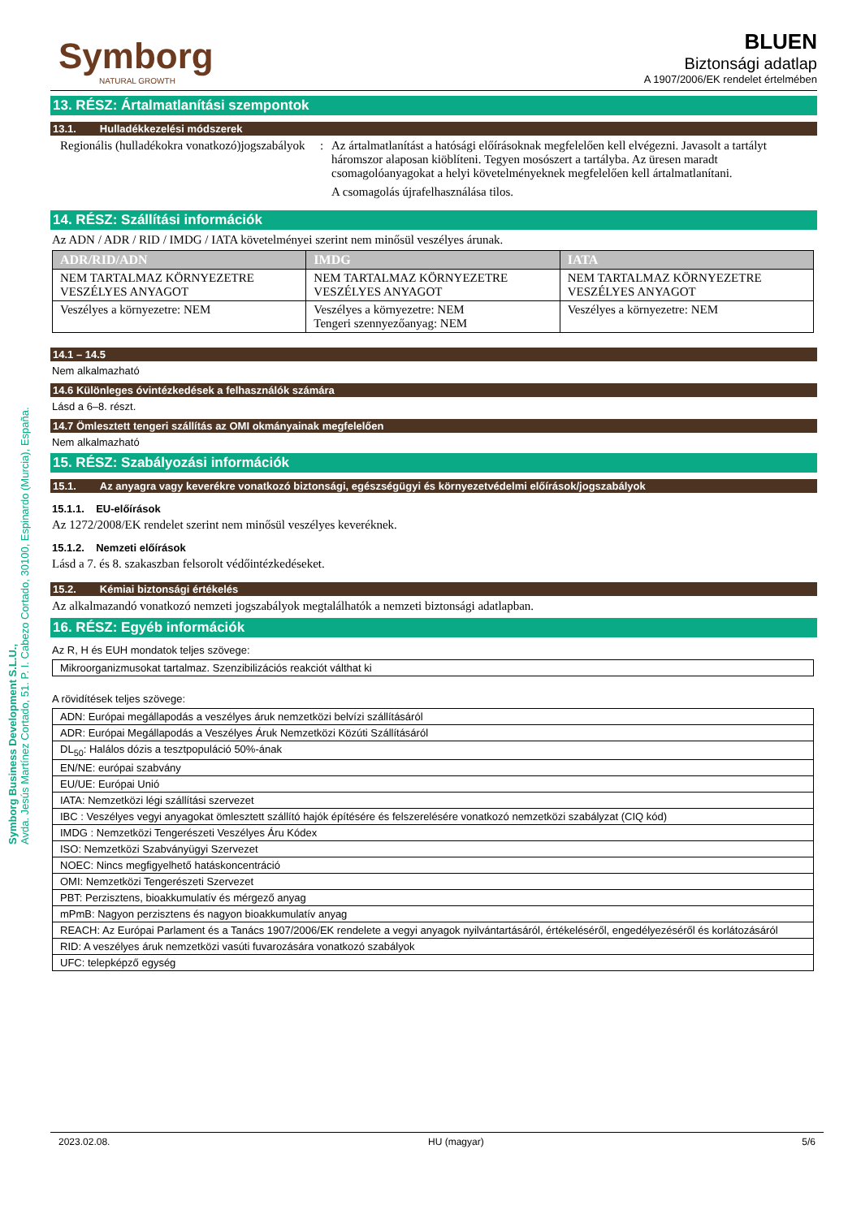Symborg Business Development S.L.U.,
Avda. Jesús Martínez Cortado, 51. P. I. Cabezo Cortado, 30100, Espinardo (Murcia), España.
Symborg
NATURAL GROWTH
BLUEN
Biztonsági adatlap
A 1907/2006/EK rendelet értelmében
13. RÉSZ: Ártalmatlanítási szempontok
13.1. Hulladékkezelési módszerek
Regionális (hulladékokra vonatkozó)jogszabályok
: Az ártalmatlanítást a hatósági előírásoknak megfelelően kell elvégezni. Javasolt a tartályt háromszor alaposan kiöblíteni. Tegyen mosószert a tartályba. Az üresen maradt csomagolóanyagokat a helyi követelményeknek megfelelően kell ártalmatlanítani.
A csomagolás újrafelhasználása tilos.
14. RÉSZ: Szállítási információk
Az ADN / ADR / RID / IMDG / IATA követelményei szerint nem minősül veszélyes árunak.
| ADR/RID/ADN | IMDG | IATA |
| --- | --- | --- |
| NEM TARTALMAZ KÖRNYEZETRE VESZÉLYES ANYAGOT | NEM TARTALMAZ KÖRNYEZETRE VESZÉLYES ANYAGOT | NEM TARTALMAZ KÖRNYEZETRE VESZÉLYES ANYAGOT |
| Veszélyes a környezetre: NEM | Veszélyes a környezetre: NEM Tengeri szennyezőanyag: NEM | Veszélyes a környezetre: NEM |
14.1 – 14.5
Nem alkalmazható
14.6 Különleges óvintézkedések a felhasználók számára
Lásd a 6–8. részt.
14.7 Ömlesztett tengeri szállítás az OMI okmányainak megfelelően
Nem alkalmazható
15. RÉSZ: Szabályozási információk
15.1. Az anyagra vagy keverékre vonatkozó biztonsági, egészségügyi és környezetvédelmi előírások/jogszabályok
15.1.1. EU-előírások
Az 1272/2008/EK rendelet szerint nem minősül veszélyes keveréknek.
15.1.2. Nemzeti előírások
Lásd a 7. és 8. szakaszban felsorolt védőintézkedéseket.
15.2. Kémiai biztonsági értékelés
Az alkalmazandó vonatkozó nemzeti jogszabályok megtalálhatók a nemzeti biztonsági adatlapban.
16. RÉSZ: Egyéb információk
Az R, H és EUH mondatok teljes szövege:
| Mikroorganizmusokat tartalmaz. Szenzibilizációs reakciót válthat ki |
A rövidítések teljes szövege:
| ADN: Európai megállapodás a veszélyes áruk nemzetközi belvízi szállításáról |
| ADR: Európai Megállapodás a Veszélyes Áruk Nemzetközi Közúti Szállításáról |
| DL<sub>50</sub>: Halálos dózis a tesztpopuláció 50%-ának |
| EN/NE: európai szabvány |
| EU/UE: Európai Unió |
| IATA: Nemzetközi légi szállítási szervezet |
| IBC : Veszélyes vegyi anyagokat ömlesztett szállító hajók építésére és felszerelésére vonatkozó nemzetközi szabályzat (CIQ kód) |
| IMDG : Nemzetközi Tengerészeti Veszélyes Áru Kódex |
| ISO: Nemzetközi Szabványügyi Szervezet |
| NOEC: Nincs megfigyelhető hatáskoncentráció |
| OMI: Nemzetközi Tengerészeti Szervezet |
| PBT: Perzisztens, bioakkumulatív és mérgező anyag |
| mPmB: Nagyon perzisztens és nagyon bioakkumulatív anyag |
| REACH: Az Európai Parlament és a Tanács 1907/2006/EK rendelete a vegyi anyagok nyilvántartásáról, értékeléséről, engedélyezéséről és korlátozásáról |
| RID: A veszélyes áruk nemzetközi vasúti fuvarozására vonatkozó szabályok |
| UFC: telepképző egység |
2023.02.08. HU (magyar) 5/6